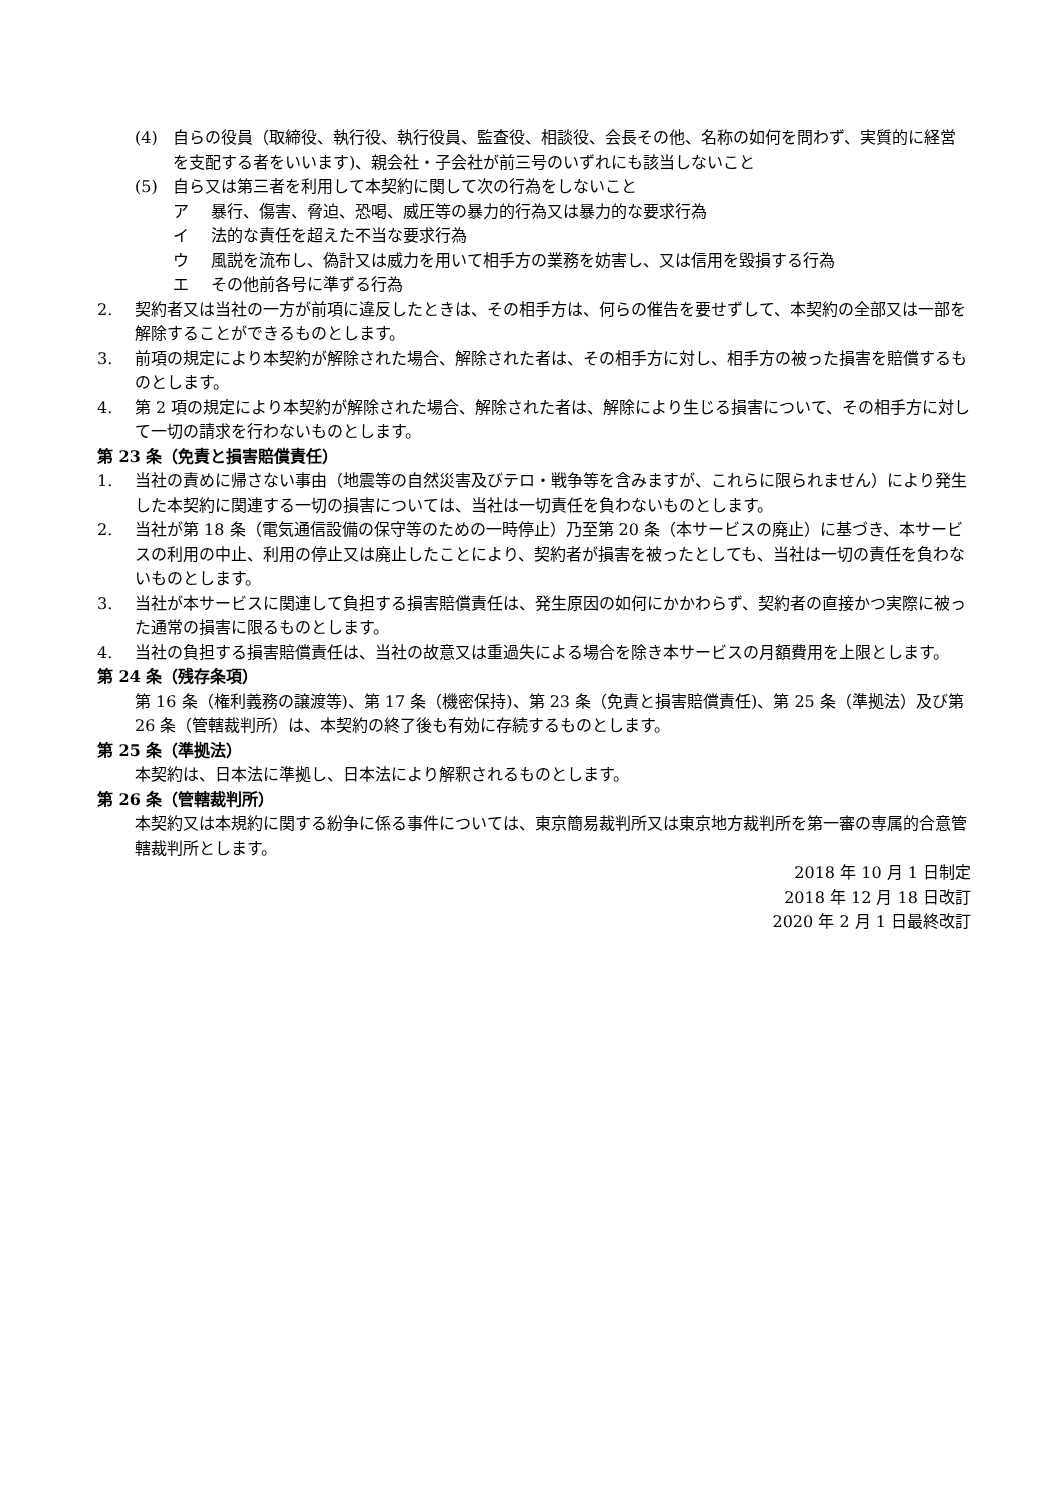(4) 自らの役員（取締役、執行役、執行役員、監査役、相談役、会長その他、名称の如何を問わず、実質的に経営を支配する者をいいます)、親会社・子会社が前三号のいずれにも該当しないこと
(5) 自ら又は第三者を利用して本契約に関して次の行為をしないこと
ア 暴行、傷害、脅迫、恐喝、威圧等の暴力的行為又は暴力的な要求行為
イ 法的な責任を超えた不当な要求行為
ウ 風説を流布し、偽計又は威力を用いて相手方の業務を妨害し、又は信用を毀損する行為
エ その他前各号に準ずる行為
2. 契約者又は当社の一方が前項に違反したときは、その相手方は、何らの催告を要せずして、本契約の全部又は一部を解除することができるものとします。
3. 前項の規定により本契約が解除された場合、解除された者は、その相手方に対し、相手方の被った損害を賠償するものとします。
4. 第 2 項の規定により本契約が解除された場合、解除された者は、解除により生じる損害について、その相手方に対して一切の請求を行わないものとします。
第 23 条（免責と損害賠償責任）
1. 当社の責めに帰さない事由（地震等の自然災害及びテロ・戦争等を含みますが、これらに限られません）により発生した本契約に関連する一切の損害については、当社は一切責任を負わないものとします。
2. 当社が第 18 条（電気通信設備の保守等のための一時停止）乃至第 20 条（本サービスの廃止）に基づき、本サービスの利用の中止、利用の停止又は廃止したことにより、契約者が損害を被ったとしても、当社は一切の責任を負わないものとします。
3. 当社が本サービスに関連して負担する損害賠償責任は、発生原因の如何にかかわらず、契約者の直接かつ実際に被った通常の損害に限るものとします。
4. 当社の負担する損害賠償責任は、当社の故意又は重過失による場合を除き本サービスの月額費用を上限とします。
第 24 条（残存条項）
第 16 条（権利義務の譲渡等)、第 17 条（機密保持)、第 23 条（免責と損害賠償責任)、第 25 条（準拠法）及び第 26 条（管轄裁判所）は、本契約の終了後も有効に存続するものとします。
第 25 条（準拠法）
本契約は、日本法に準拠し、日本法により解釈されるものとします。
第 26 条（管轄裁判所）
本契約又は本規約に関する紛争に係る事件については、東京簡易裁判所又は東京地方裁判所を第一審の専属的合意管轄裁判所とします。
2018 年 10 月 1 日制定
2018 年 12 月 18 日改訂
2020 年 2 月 1 日最終改訂